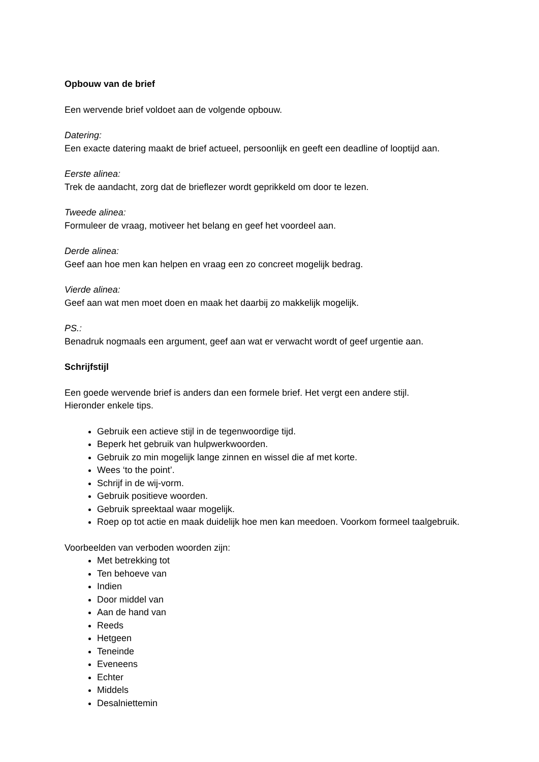Opbouw van de brief
Een wervende brief voldoet aan de volgende opbouw.
Datering:
Een exacte datering maakt de brief actueel, persoonlijk en geeft een deadline of looptijd aan.
Eerste alinea:
Trek de aandacht, zorg dat de brieflezer wordt geprikkeld om door te lezen.
Tweede alinea:
Formuleer de vraag, motiveer het belang en geef het voordeel aan.
Derde alinea:
Geef aan hoe men kan helpen en vraag een zo concreet mogelijk bedrag.
Vierde alinea:
Geef aan wat men moet doen en maak het daarbij zo makkelijk mogelijk.
PS.:
Benadruk nogmaals een argument, geef aan wat er verwacht wordt of geef urgentie aan.
Schrijfstijl
Een goede wervende brief is anders dan een formele brief. Het vergt een andere stijl.
Hieronder enkele tips.
Gebruik een actieve stijl in de tegenwoordige tijd.
Beperk het gebruik van hulpwerkwoorden.
Gebruik zo min mogelijk lange zinnen en wissel die af met korte.
Wees ‘to the point’.
Schrijf in de wij-vorm.
Gebruik positieve woorden.
Gebruik spreektaal waar mogelijk.
Roep op tot actie en maak duidelijk hoe men kan meedoen. Voorkom formeel taalgebruik.
Voorbeelden van verboden woorden zijn:
Met betrekking tot
Ten behoeve van
Indien
Door middel van
Aan de hand van
Reeds
Hetgeen
Teneinde
Eveneens
Echter
Middels
Desalniettemin